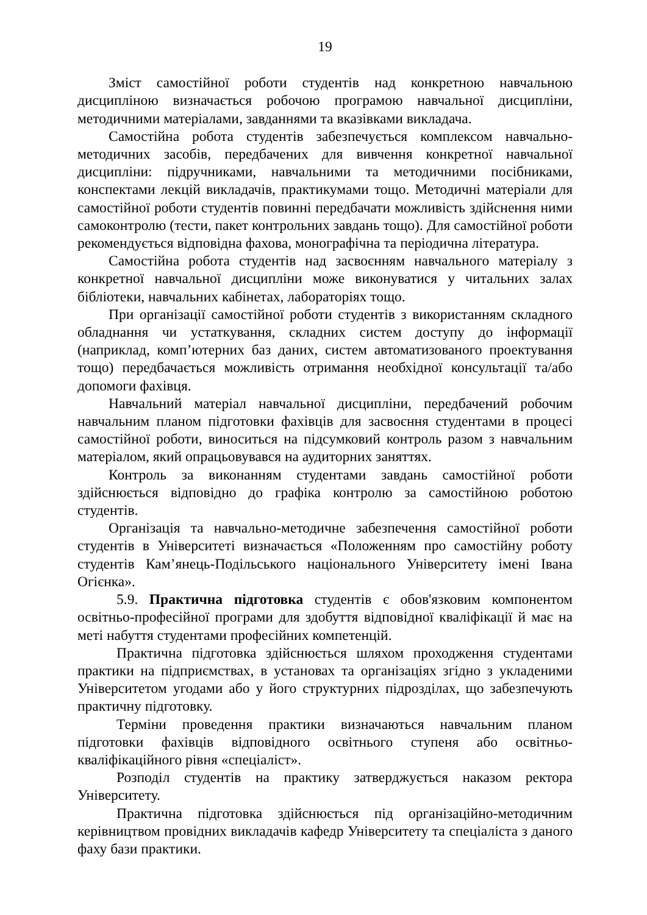19
Зміст самостійної роботи студентів над конкретною навчальною дисципліною визначається робочою програмою навчальної дисципліни, методичними матеріалами, завданнями та вказівками викладача.
Самостійна робота студентів забезпечується комплексом навчально-методичних засобів, передбачених для вивчення конкретної навчальної дисципліни: підручниками, навчальними та методичними посібниками, конспектами лекцій викладачів, практикумами тощо. Методичні матеріали для самостійної роботи студентів повинні передбачати можливість здійснення ними самоконтролю (тести, пакет контрольних завдань тощо). Для самостійної роботи рекомендується відповідна фахова, монографічна та періодична література.
Самостійна робота студентів над засвоєнням навчального матеріалу з конкретної навчальної дисципліни може виконуватися у читальних залах бібліотеки, навчальних кабінетах, лабораторіях тощо.
При організації самостійної роботи студентів з використанням складного обладнання чи устаткування, складних систем доступу до інформації (наприклад, комп’ютерних баз даних, систем автоматизованого проектування тощо) передбачається можливість отримання необхідної консультації та/або допомоги фахівця.
Навчальний матеріал навчальної дисципліни, передбачений робочим навчальним планом підготовки фахівців для засвоєння студентами в процесі самостійної роботи, виноситься на підсумковий контроль разом з навчальним матеріалом, який опрацьовувався на аудиторних заняттях.
Контроль за виконанням студентами завдань самостійної роботи здійснюється відповідно до графіка контролю за самостійною роботою студентів.
Організація та навчально-методичне забезпечення самостійної роботи студентів в Університеті визначається «Положенням про самостійну роботу студентів Кам’янець-Подільського національного Університету імені Івана Огієнка».
5.9. Практична підготовка студентів є обов'язковим компонентом освітньо-професійної програми для здобуття відповідної кваліфікації й має на меті набуття студентами професійних компетенцій.
Практична підготовка здійснюється шляхом проходження студентами практики на підприємствах, в установах та організаціях згідно з укладеними Університетом угодами або у його структурних підрозділах, що забезпечують практичну підготовку.
Терміни проведення практики визначаються навчальним планом підготовки фахівців відповідного освітнього ступеня або освітньо-кваліфікаційного рівня «спеціаліст».
Розподіл студентів на практику затверджується наказом ректора Університету.
Практична підготовка здійснюється під організаційно-методичним керівництвом провідних викладачів кафедр Університету та спеціаліста з даного фаху бази практики.